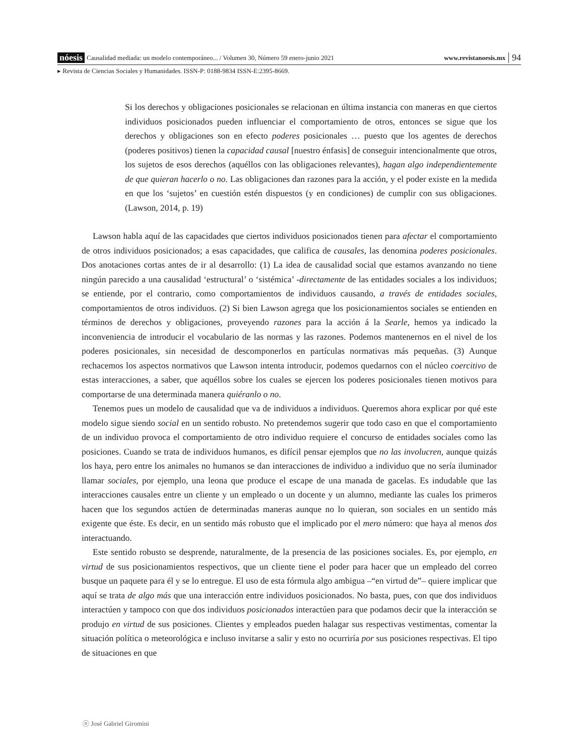nóesis Causalidad mediada: un modelo contemporáneo... / Volumen 30, Número 59 enero-junio 2021 www.revistanoesis.mx 94
▸ Revista de Ciencias Sociales y Humanidades. ISSN-P: 0188-9834 ISSN-E:2395-8669.
Si los derechos y obligaciones posicionales se relacionan en última instancia con maneras en que ciertos individuos posicionados pueden influenciar el comportamiento de otros, entonces se sigue que los derechos y obligaciones son en efecto poderes posicionales … puesto que los agentes de derechos (poderes positivos) tienen la capacidad causal [nuestro énfasis] de conseguir intencionalmente que otros, los sujetos de esos derechos (aquéllos con las obligaciones relevantes), hagan algo independientemente de que quieran hacerlo o no. Las obligaciones dan razones para la acción, y el poder existe en la medida en que los ‘sujetos’ en cuestión estén dispuestos (y en condiciones) de cumplir con sus obligaciones. (Lawson, 2014, p. 19)
Lawson habla aquí de las capacidades que ciertos individuos posicionados tienen para afectar el comportamiento de otros individuos posicionados; a esas capacidades, que califica de causales, las denomina poderes posicionales. Dos anotaciones cortas antes de ir al desarrollo: (1) La idea de causalidad social que estamos avanzando no tiene ningún parecido a una causalidad ‘estructural’ o ‘sistémica’ -directamente de las entidades sociales a los individuos; se entiende, por el contrario, como comportamientos de individuos causando, a través de entidades sociales, comportamientos de otros individuos. (2) Si bien Lawson agrega que los posicionamientos sociales se entienden en términos de derechos y obligaciones, proveyendo razones para la acción á la Searle, hemos ya indicado la inconveniencia de introducir el vocabulario de las normas y las razones. Podemos mantenernos en el nivel de los poderes posicionales, sin necesidad de descomponerlos en partículas normativas más pequeñas. (3) Aunque rechacemos los aspectos normativos que Lawson intenta introducir, podemos quedarnos con el núcleo coercitivo de estas interacciones, a saber, que aquéllos sobre los cuales se ejercen los poderes posicionales tienen motivos para comportarse de una determinada manera quiéranlo o no.
Tenemos pues un modelo de causalidad que va de individuos a individuos. Queremos ahora explicar por qué este modelo sigue siendo social en un sentido robusto. No pretendemos sugerir que todo caso en que el comportamiento de un individuo provoca el comportamiento de otro individuo requiere el concurso de entidades sociales como las posiciones. Cuando se trata de individuos humanos, es difícil pensar ejemplos que no las involucren, aunque quizás los haya, pero entre los animales no humanos se dan interacciones de individuo a individuo que no sería iluminador llamar sociales, por ejemplo, una leona que produce el escape de una manada de gacelas. Es indudable que las interacciones causales entre un cliente y un empleado o un docente y un alumno, mediante las cuales los primeros hacen que los segundos actúen de determinadas maneras aunque no lo quieran, son sociales en un sentido más exigente que éste. Es decir, en un sentido más robusto que el implicado por el mero número: que haya al menos dos interactuando.
Este sentido robusto se desprende, naturalmente, de la presencia de las posiciones sociales. Es, por ejemplo, en virtud de sus posicionamientos respectivos, que un cliente tiene el poder para hacer que un empleado del correo busque un paquete para él y se lo entregue. El uso de esta fórmula algo ambigua –“en virtud de”– quiere implicar que aquí se trata de algo más que una interacción entre individuos posicionados. No basta, pues, con que dos individuos interactúen y tampoco con que dos individuos posicionados interactúen para que podamos decir que la interacción se produjo en virtud de sus posiciones. Clientes y empleados pueden halagar sus respectivas vestimentas, comentar la situación política o meteorológica e incluso invitarse a salir y esto no ocurriría por sus posiciones respectivas. El tipo de situaciones en que
ⓝ José Gabriel Giromini